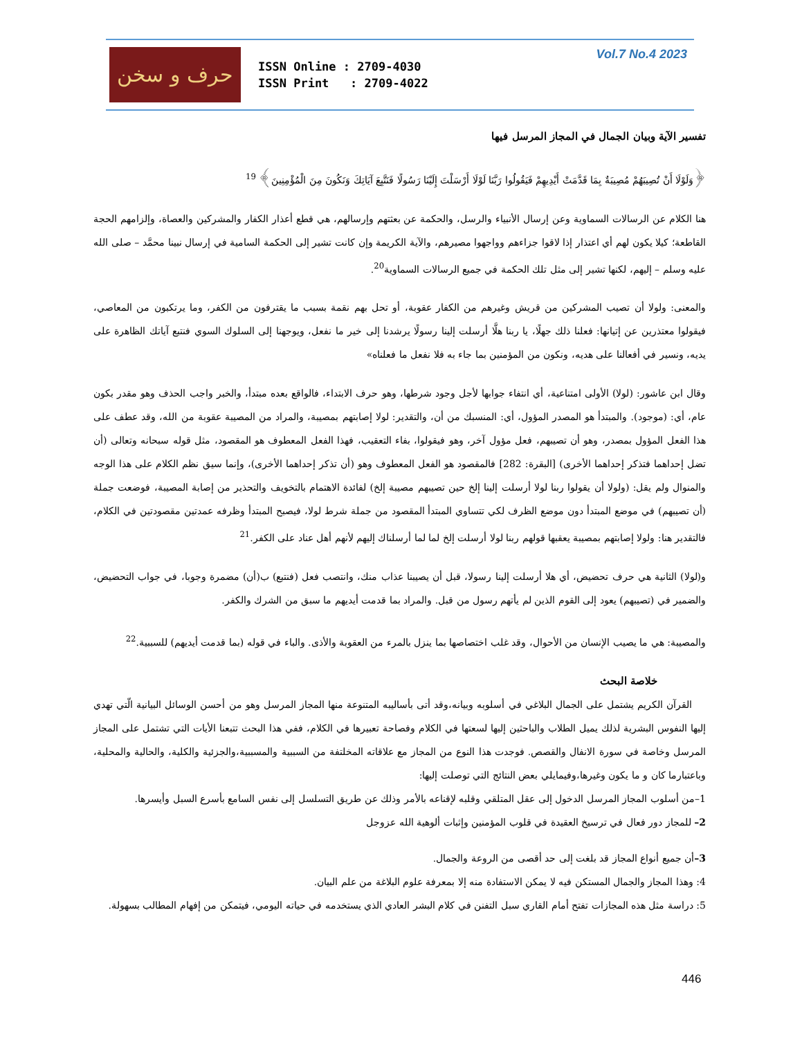حرف و سخن
ISSN Online : 2709-4030
ISSN Print : 2709-4022
Vol.7 No.4 2023
تفسير الآية وبيان الجمال في المجاز المرسل فيها
﴿وَلَوْلَا أَنْ تُصِيبَهُمْ مُصِيبَةٌ بِمَا قَدَّمَتْ أَيْدِيهِمْ فَيَقُولُوا رَبَّنَا لَوْلَا أَرْسَلْتَ إِلَيْنَا رَسُولًا فَنَتَّبِعَ آيَاتِكَ وَنَكُونَ مِنَ الْمُؤْمِنِينَ﴾ <sup>19</sup>
هنا الكلام عن الرسالات السماوية وعن إرسال الأنبياء والرسل، والحكمة عن بعثتهم وإرسالهم، هي قطع أعذار الكفار والمشركين والعصاة، وإلزامهم الحجة القاطعة؛ كيلا يكون لهم أي اعتذار إذا لاقوا جزاءهم وواجهوا مصيرهم، والآية الكريمة وإن كانت تشير إلى الحكمة السامية في إرسال نبينا محمَّد – صلى الله عليه وسلم – إليهم، لكنها تشير إلى مثل تلك الحكمة في جميع الرسالات السماوية<sup>20</sup>.
والمعنى: ولولا أن تصيب المشركين من قريش وغيرهم من الكفار عقوبة، أو تحل بهم نقمة بسبب ما يقترفون من الكفر، وما يرتكبون من المعاصي، فيقولوا معتذرين عن إتيانها: فعلنا ذلك جهلًا، يا ربنا هلَّا أرسلت إلينا رسولًا يرشدنا إلى خير ما نفعل، ويوجهنا إلى السلوك السوي فنتبع آياتك الظاهرة على يديه، ونسير في أفعالنا على هديه، ونكون من المؤمنين بما جاء به فلا نفعل ما فعلناه»
وقال ابن عاشور: (لولا) الأولى امتناعية، أي انتفاء جوابها لأجل وجود شرطها، وهو حرف الابتداء، فالواقع بعده مبتدأ، والخبر واجب الحذف وهو مقدر بكون عام، أي: (موجود). والمبتدأ هو المصدر المؤول، أي: المنسبك من أن، والتقدير: لولا إصابتهم بمصيبة، والمراد من المصيبة عقوبة من الله، وقد عطف على هذا الفعل المؤول بمصدر، وهو أن تصيبهم، فعل مؤول آخر، وهو فيقولوا، بفاء التعقيب، فهذا الفعل المعطوف هو المقصود، مثل قوله سبحانه وتعالى (أن تضل إحداهما فتذكر إحداهما الأخرى) [البقرة: 282] فالمقصود هو الفعل المعطوف وهو (أن تذكر إحداهما الأخرى)، وإنما سيق نظم الكلام على هذا الوجه والمنوال ولم يقل: (ولولا أن يقولوا ربنا لولا أرسلت إلينا إلخ حين تصيبهم مصيبة إلخ) لفائدة الاهتمام بالتخويف والتحذير من إصابة المصيبة، فوضعت جملة (أن تصيبهم) في موضع المبتدأ دون موضع الظرف لكي تتساوي المبتدأ المقصود من جملة شرط لولا، فيصبح المبتدأ وظرفه عمدتين مقصودتين في الكلام، فالتقدير هنا: ولولا إصابتهم بمصيبة يعقبها قولهم ربنا لولا أرسلت إلخ لما لما أرسلناك إليهم لأنهم أهل عناد على الكفر.<sup>21</sup>
و(لولا) الثانية هي حرف تحضيض، أي هلا أرسلت إلينا رسولا، قبل أن يصيبنا عذاب منك، وانتصب فعل (فنتبع) ب(أن) مضمرة وجوبا، في جواب التحضيض، والضمير في (تصيبهم) يعود إلى القوم الذين لم يأتهم رسول من قبل. والمراد بما قدمت أيديهم ما سبق من الشرك والكفر.
والمصيبة: هي ما يصيب الإنسان من الأحوال، وقد غلب اختصاصها بما ينزل بالمرء من العقوبة والأذى. والباء في قوله (بما قدمت أيديهم) للسببية.<sup>22</sup>
خلاصة البحث
القرآن الكريم يشتمل على الجمال البلاغي في أسلوبه وبيانه،وقد أتى بأساليبه المتنوعة منها المجاز المرسل وهو من أحسن الوسائل البيانية الّتي تهدي إليها النفوس البشرية لذلك يميل الطلاب والباحثين إليها لسعتها في الكلام وفصاحة تعبيرها في الكلام، ففي هذا البحث تتبعنا الأيات التي تشتمل على المجاز المرسل وخاصة في سورة الانفال والقصص. فوجدت هذا النوع من المجاز مع علاقاته المخلتفة من السببية والمسببية،والجزئية والكلية، والحالية والمحلية، وباعتبارما كان و ما يكون وغيرها،وفيمايلي بعض النتائج التي توصلت إليها:
1–من أسلوب المجاز المرسل الدخول إلى عقل المتلقي وقلبه لإقناعه بالأمر وذلك عن طريق التسلسل إلى نفس السامع بأسرع السبل وأيسرها.
2– للمجاز دور فعال في ترسيخ العقيدة في قلوب المؤمنين وإثبات ألوهية الله عزوجل
3–أن جميع أنواع المجاز قد بلغت إلى حد أقصى من الروعة والجمال.
4: وهذا المجاز والجمال المستكن فيه لا يمكن الاستفادة منه إلا بمعرفة علوم البلاغة من علم البيان.
5: دراسة مثل هذه المجازات تفتح أمام القاري سبل التفنن في كلام البشر العادي الذي يستخدمه في حياته اليومي، فيتمكن من إفهام المطالب بسهولة.
446